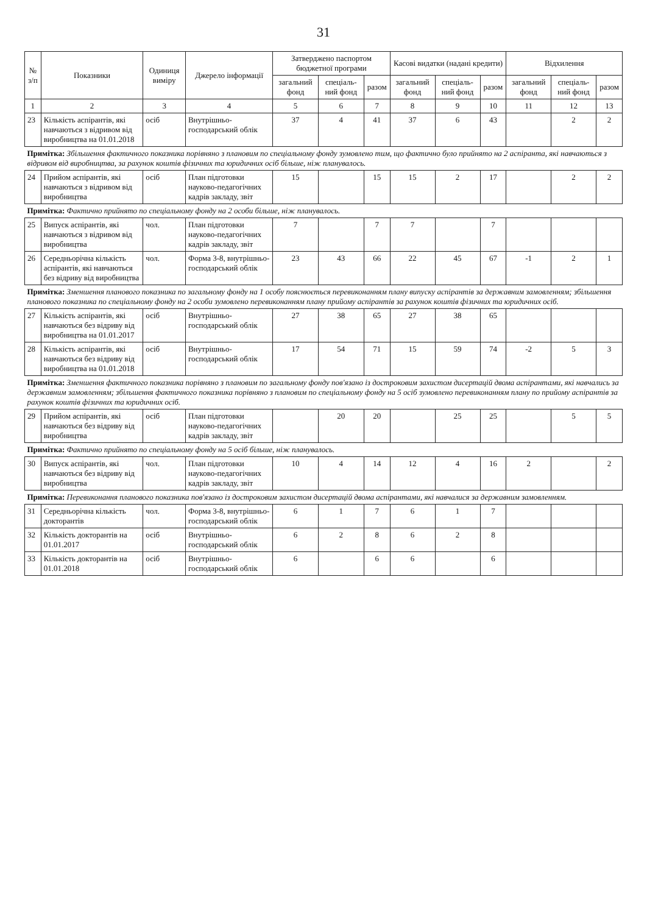31
| № з/п | Показники | Одиниця виміру | Джерело інформації | Затверджено паспортом бюджетної програми | | | Касові видатки (надані кредити) | | | Відхилення | | |
| --- | --- | --- | --- | --- | --- | --- | --- | --- | --- | --- | --- | --- |
| | | | | загальний фонд | спеціаль-ний фонд | разом | загальний фонд | спеціаль-ний фонд | разом | загальний фонд | спеціаль-ний фонд | разом |
| 1 | 2 | 3 | 4 | 5 | 6 | 7 | 8 | 9 | 10 | 11 | 12 | 13 |
| 23 | Кількість аспірантів, які навчаються з відривом від виробництва на 01.01.2018 | осіб | Внутрішньо-господарський облік | 37 | 4 | 41 | 37 | 6 | 43 | | 2 | 2 |
| Примітка: Збільшення фактичного показника порівняно з плановим по спеціальному фонду зумовлено тим, що фактично було прийнято на 2 аспіранта, які навчаються з відривом від виробництва, за рахунок коштів фізичних та юридичних осіб більше, ніж планувалось. | | | | | | | | | | | | |
| 24 | Прийом аспірантів, які навчаються з відривом від виробництва | осіб | План підготовки науково-педагогічних кадрів закладу, звіт | 15 | | 15 | 15 | 2 | 17 | | 2 | 2 |
| Примітка: Фактично прийнято по спеціальному фонду на 2 особи більше, ніж планувалось. | | | | | | | | | | | | |
| 25 | Випуск аспірантів, які навчаються з відривом від виробництва | чол. | План підготовки науково-педагогічних кадрів закладу, звіт | 7 | | 7 | 7 | | 7 | | | |
| 26 | Середньорічна кількість аспірантів, які навчаються без відриву від виробництва | чол. | Форма 3-8, внутрішньо-господарський облік | 23 | 43 | 66 | 22 | 45 | 67 | -1 | 2 | 1 |
| Примітка: Зменшення планового показника по загальному фонду на 1 особу пояснюється перевиконанням плану випуску аспірантів за державним замовленням; збільшення планового показника по спеціальному фонду на 2 особи зумовлено перевиконанням плану прийому аспірантів за рахунок коштів фізичних та юридичних осіб. | | | | | | | | | | | | |
| 27 | Кількість аспірантів, які навчаються без відриву від виробництва на 01.01.2017 | осіб | Внутрішньо-господарський облік | 27 | 38 | 65 | 27 | 38 | 65 | | | |
| 28 | Кількість аспірантів, які навчаються без відриву від виробництва на 01.01.2018 | осіб | Внутрішньо-господарський облік | 17 | 54 | 71 | 15 | 59 | 74 | -2 | 5 | 3 |
| Примітка: Зменшення фактичного показника порівняно з плановим по загальному фонду пов'язано із достроковим захистом дисертацій двома аспірантами, які навчались за державним замовленням; збільшення фактичного показника порівняно з плановим по спеціальному фонду на 5 осіб зумовлено перевиконанням плану по прийому аспірантів за рахунок коштів фізичних та юридичних осіб. | | | | | | | | | | | | |
| 29 | Прийом аспірантів, які навчаються без відриву від виробництва | осіб | План підготовки науково-педагогічних кадрів закладу, звіт | | 20 | 20 | | 25 | 25 | | 5 | 5 |
| Примітка: Фактично прийнято по спеціальному фонду на 5 осіб більше, ніж планувалось. | | | | | | | | | | | | |
| 30 | Випуск аспірантів, які навчаються без відриву від виробництва | чол. | План підготовки науково-педагогічних кадрів закладу, звіт | 10 | 4 | 14 | 12 | 4 | 16 | 2 | | 2 |
| Примітка: Перевиконання планового показника пов'язано із достроковим захистом дисертацій двома аспірантами, які навчалися за державним замовленням. | | | | | | | | | | | | |
| 31 | Середньорічна кількість докторантів | чол. | Форма 3-8, внутрішньо-господарський облік | 6 | 1 | 7 | 6 | 1 | 7 | | | |
| 32 | Кількість докторантів на 01.01.2017 | осіб | Внутрішньо-господарський облік | 6 | 2 | 8 | 6 | 2 | 8 | | | |
| 33 | Кількість докторантів на 01.01.2018 | осіб | Внутрішньо-господарський облік | 6 | | 6 | 6 | | 6 | | | |